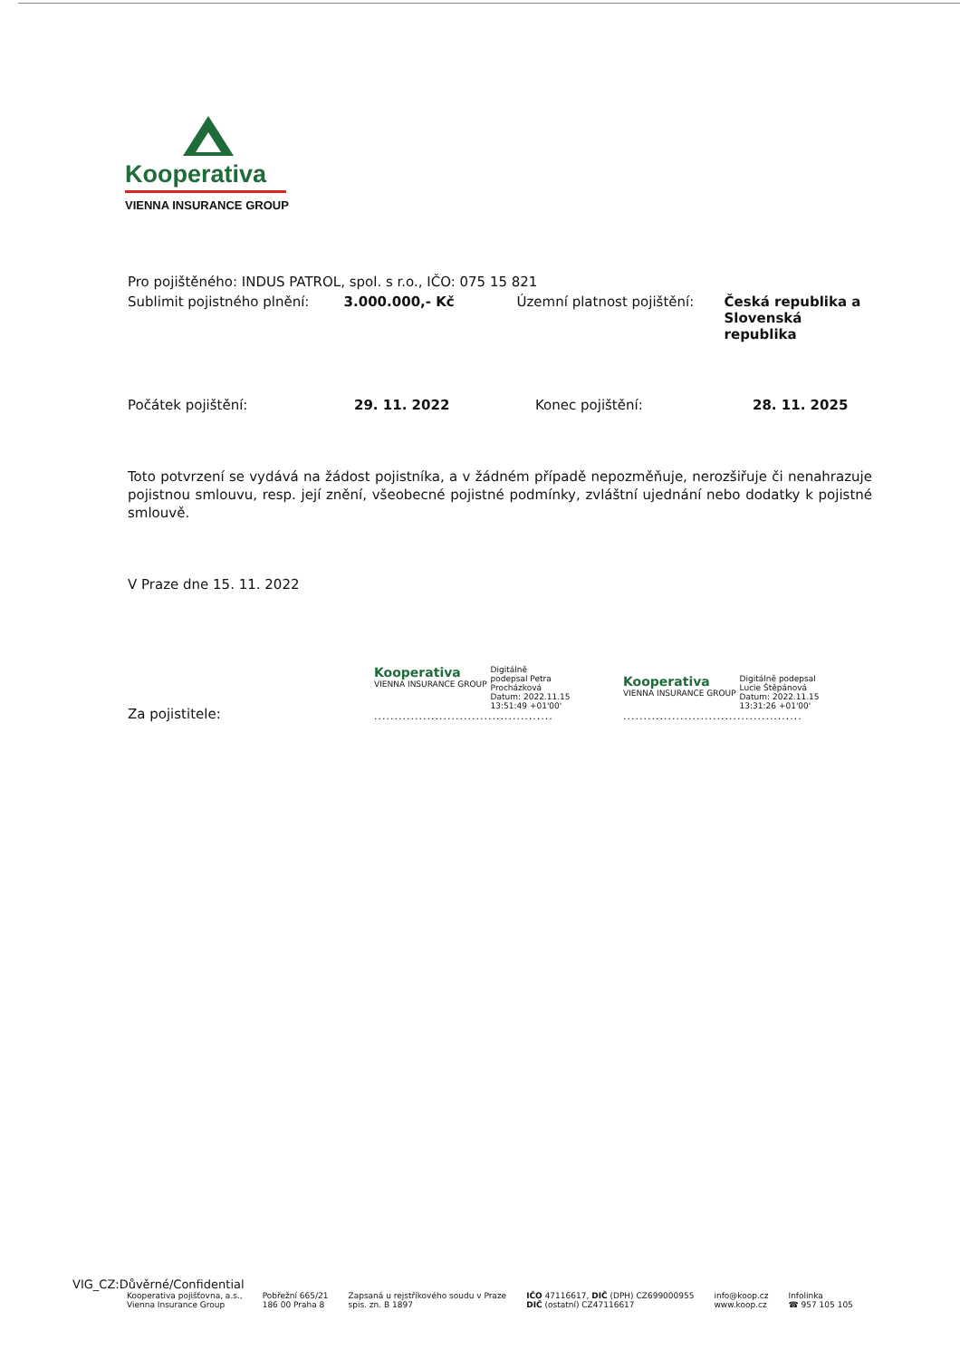Kooperativa
VIENNA INSURANCE GROUP
Pro pojištěného: INDUS PATROL, spol. s r.o., IČO: 075 15 821
Sublimit pojistného plnění: 3.000.000,- Kč Územní platnost pojištění: Česká republika a
Slovenská republika
Počátek pojištění: 29. 11. 2022 Konec pojištění: 28. 11. 2025
Toto potvrzení se vydává na žádost pojistníka, a v žádném případě nepozměňuje, nerozšiřuje či nenahrazuje pojistnou smlouvu, resp. její znění, všeobecné pojistné podmínky, zvláštní ujednání nebo dodatky k pojistné smlouvě.
V Praze dne 15. 11. 2022
Za pojistitele:
Kooperativa
VIENNA INSURANCE GROUP
Digitálně
podepsal Petra
Procházková
Datum: 2022.11.15
13:51:49 +01'00'
............................................
Kooperativa
VIENNA INSURANCE GROUP
Digitálně podepsal
Lucie Štěpánová
Datum: 2022.11.15
13:31:26 +01'00'
............................................
VIG_CZ:Důvěrné/Confidential
Kooperativa pojišťovna, a.s.,
Vienna Insurance Group
Pobřežní 665/21
186 00 Praha 8
Zapsaná u rejstříkového soudu v Praze
spis. zn. B 1897
IČO 47116617, DIČ (DPH) CZ699000955
DIČ (ostatní) CZ47116617
info@koop.cz
www.koop.cz
Infolinka
☎ 957 105 105